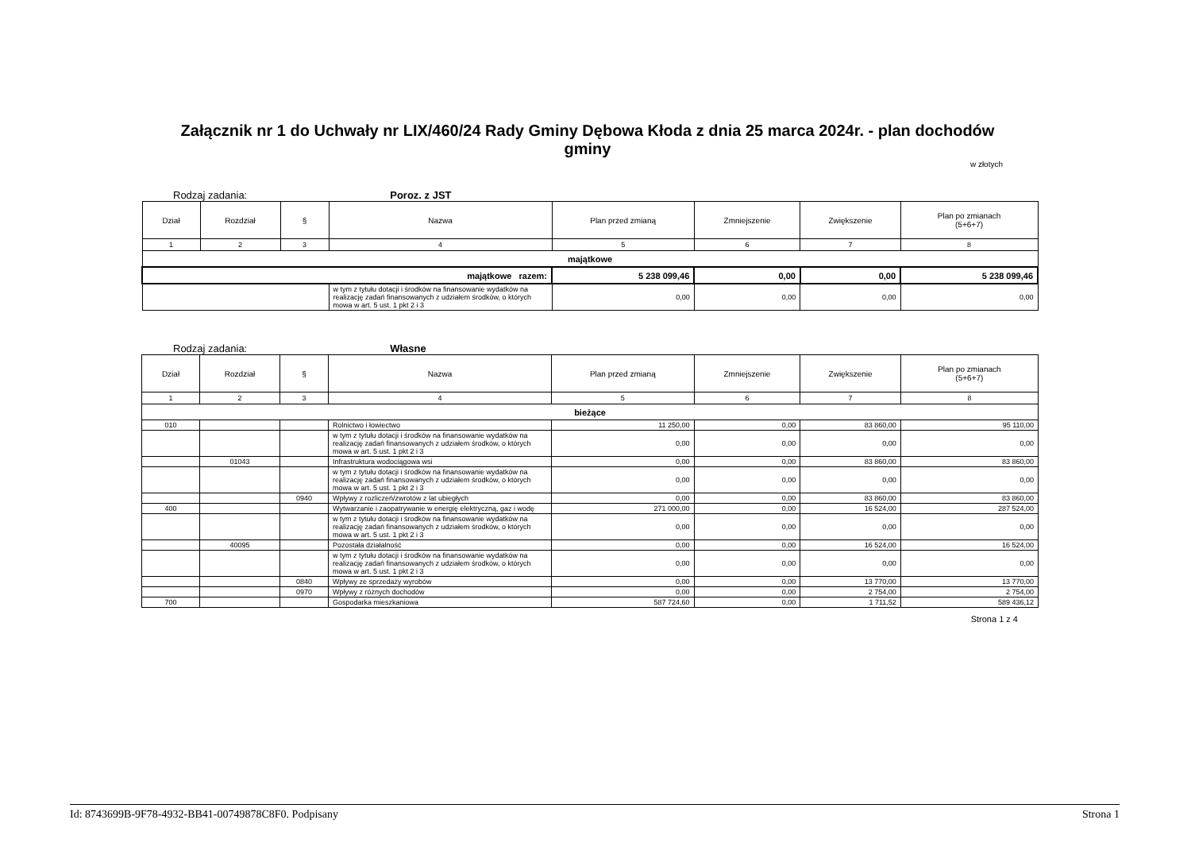Załącznik nr 1 do Uchwały nr LIX/460/24 Rady Gminy Dębowa Kłoda z dnia 25 marca 2024r. - plan dochodów gminy
w złotych
Rodzaj zadania: Poroz. z JST
| Dział | Rozdział | § | Nazwa | Plan przed zmianą | Zmniejszenie | Zwiększenie | Plan po zmianach (5+6+7) |
| --- | --- | --- | --- | --- | --- | --- | --- |
| 1 | 2 | 3 | 4 | 5 | 6 | 7 | 8 |
| majątkowe | | | | | | | |
| majątkowe razem: | | | | 5 238 099,46 | 0,00 | 0,00 | 5 238 099,46 |
| | | | w tym z tytułu dotacji i środków na finansowanie wydatków na realizację zadań finansowanych z udziałem środków, o których mowa w art. 5 ust. 1 pkt 2 i 3 | 0,00 | 0,00 | 0,00 | 0,00 |
Rodzaj zadania: Własne
| Dział | Rozdział | § | Nazwa | Plan przed zmianą | Zmniejszenie | Zwiększenie | Plan po zmianach (5+6+7) |
| --- | --- | --- | --- | --- | --- | --- | --- |
| 1 | 2 | 3 | 4 | 5 | 6 | 7 | 8 |
| bieżące | | | | | | | |
| 010 | | | Rolnictwo i łowiectwo | 11 250,00 | 0,00 | 83 860,00 | 95 110,00 |
| | | | w tym z tytułu dotacji i środków na finansowanie wydatków na realizację zadań finansowanych z udziałem środków, o których mowa w art. 5 ust. 1 pkt 2 i 3 | 0,00 | 0,00 | 0,00 | 0,00 |
| | 01043 | | Infrastruktura wodociągowa wsi | 0,00 | 0,00 | 83 860,00 | 83 860,00 |
| | | | w tym z tytułu dotacji i środków na finansowanie wydatków na realizację zadań finansowanych z udziałem środków, o których mowa w art. 5 ust. 1 pkt 2 i 3 | 0,00 | 0,00 | 0,00 | 0,00 |
| | | 0940 | Wpływy z rozliczeń/zwrotów z lat ubiegłych | 0,00 | 0,00 | 83 860,00 | 83 860,00 |
| 400 | | | Wytwarzanie i zaopatrywanie w energię elektryczną, gaz i wodę | 271 000,00 | 0,00 | 16 524,00 | 287 524,00 |
| | | | w tym z tytułu dotacji i środków na finansowanie wydatków na realizację zadań finansowanych z udziałem środków, o których mowa w art. 5 ust. 1 pkt 2 i 3 | 0,00 | 0,00 | 0,00 | 0,00 |
| | 40095 | | Pozostała działalność | 0,00 | 0,00 | 16 524,00 | 16 524,00 |
| | | | w tym z tytułu dotacji i środków na finansowanie wydatków na realizację zadań finansowanych z udziałem środków, o których mowa w art. 5 ust. 1 pkt 2 i 3 | 0,00 | 0,00 | 0,00 | 0,00 |
| | | 0840 | Wpływy ze sprzedaży wyrobów | 0,00 | 0,00 | 13 770,00 | 13 770,00 |
| | | 0970 | Wpływy z różnych dochodów | 0,00 | 0,00 | 2 754,00 | 2 754,00 |
| 700 | | | Gospodarka mieszkaniowa | 587 724,60 | 0,00 | 1 711,52 | 589 436,12 |
Strona 1 z 4
Id: 8743699B-9F78-4932-BB41-00749878C8F0. Podpisany Strona 1